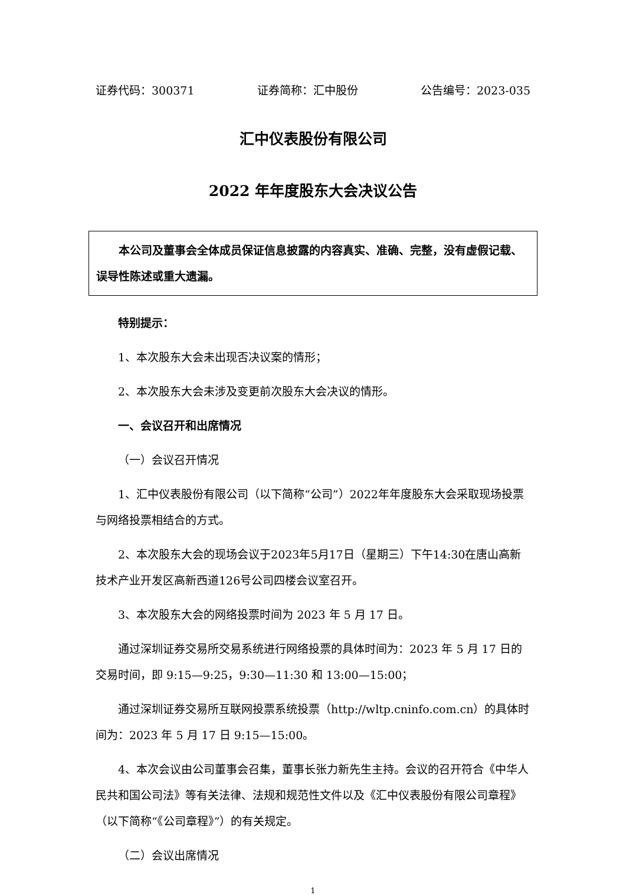证券代码：300371 证券简称：汇中股份 公告编号：2023-035
汇中仪表股份有限公司
2022 年年度股东大会决议公告
本公司及董事会全体成员保证信息披露的内容真实、准确、完整，没有虚假记载、误导性陈述或重大遗漏。
特别提示：
1、本次股东大会未出现否决议案的情形；
2、本次股东大会未涉及变更前次股东大会决议的情形。
一、会议召开和出席情况
（一）会议召开情况
1、汇中仪表股份有限公司（以下简称“公司”）2022年年度股东大会采取现场投票与网络投票相结合的方式。
2、本次股东大会的现场会议于2023年5月17日（星期三）下午14:30在唐山高新技术产业开发区高新西道126号公司四楼会议室召开。
3、本次股东大会的网络投票时间为 2023 年 5 月 17 日。
通过深圳证券交易所交易系统进行网络投票的具体时间为：2023 年 5 月 17 日的交易时间，即 9:15—9:25，9:30—11:30 和 13:00—15:00；
通过深圳证券交易所互联网投票系统投票（http://wltp.cninfo.com.cn）的具体时间为：2023 年 5 月 17 日 9:15—15:00。
4、本次会议由公司董事会召集，董事长张力新先生主持。会议的召开符合《中华人民共和国公司法》等有关法律、法规和规范性文件以及《汇中仪表股份有限公司章程》（以下简称“《公司章程》”）的有关规定。
（二）会议出席情况
1